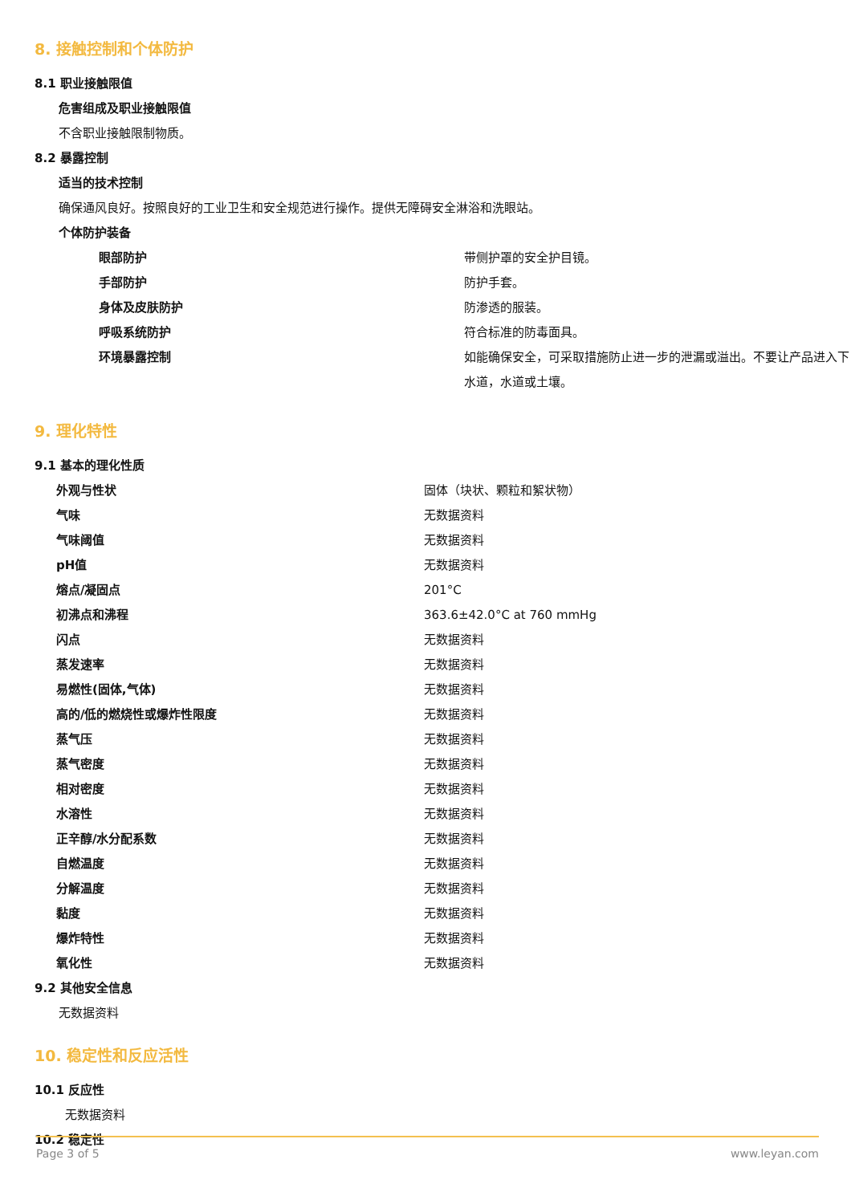8. 接触控制和个体防护
8.1 职业接触限值
危害组成及职业接触限值
不含职业接触限制物质。
8.2 暴露控制
适当的技术控制
确保通风良好。按照良好的工业卫生和安全规范进行操作。提供无障碍安全淋浴和洗眼站。
个体防护装备
| 眼部防护 | 带侧护罩的安全护目镜。 |
| 手部防护 | 防护手套。 |
| 身体及皮肤防护 | 防渗透的服装。 |
| 呼吸系统防护 | 符合标准的防毒面具。 |
| 环境暴露控制 | 如能确保安全，可采取措施防止进一步的泄漏或溢出。不要让产品进入下水道，水道或土壤。 |
9. 理化特性
9.1 基本的理化性质
| 外观与性状 | 固体（块状、颗粒和絮状物） |
| 气味 | 无数据资料 |
| 气味阈值 | 无数据资料 |
| pH值 | 无数据资料 |
| 熔点/凝固点 | 201°C |
| 初沸点和沸程 | 363.6±42.0°C at 760 mmHg |
| 闪点 | 无数据资料 |
| 蒸发速率 | 无数据资料 |
| 易燃性(固体,气体) | 无数据资料 |
| 高的/低的燃烧性或爆炸性限度 | 无数据资料 |
| 蒸气压 | 无数据资料 |
| 蒸气密度 | 无数据资料 |
| 相对密度 | 无数据资料 |
| 水溶性 | 无数据资料 |
| 正辛醇/水分配系数 | 无数据资料 |
| 自燃温度 | 无数据资料 |
| 分解温度 | 无数据资料 |
| 黏度 | 无数据资料 |
| 爆炸特性 | 无数据资料 |
| 氧化性 | 无数据资料 |
9.2 其他安全信息
无数据资料
10. 稳定性和反应活性
10.1 反应性
无数据资料
10.2 稳定性
Page 3 of 5 www.leyan.com